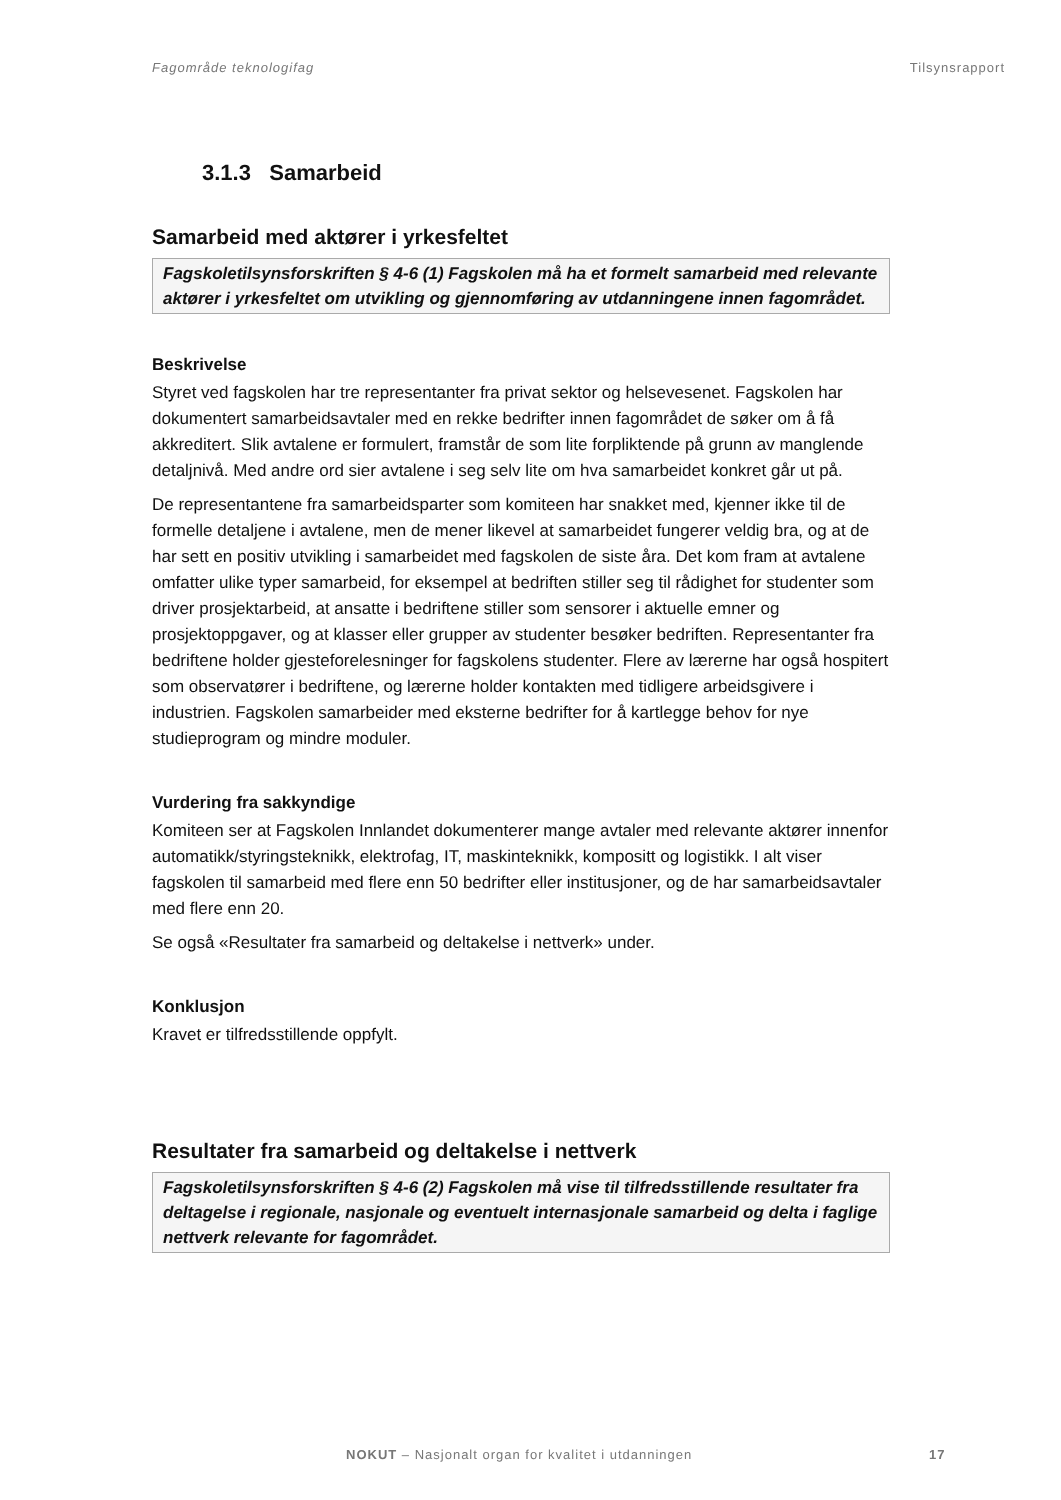Fagområde teknologifag Tilsynsrapport
3.1.3 Samarbeid
Samarbeid med aktører i yrkesfeltet
Fagskoletilsynsforskriften § 4-6 (1) Fagskolen må ha et formelt samarbeid med relevante aktører i yrkesfeltet om utvikling og gjennomføring av utdanningene innen fagområdet.
Beskrivelse
Styret ved fagskolen har tre representanter fra privat sektor og helsevesenet. Fagskolen har dokumentert samarbeidsavtaler med en rekke bedrifter innen fagområdet de søker om å få akkreditert. Slik avtalene er formulert, framstår de som lite forpliktende på grunn av manglende detaljnivå. Med andre ord sier avtalene i seg selv lite om hva samarbeidet konkret går ut på.
De representantene fra samarbeidsparter som komiteen har snakket med, kjenner ikke til de formelle detaljene i avtalene, men de mener likevel at samarbeidet fungerer veldig bra, og at de har sett en positiv utvikling i samarbeidet med fagskolen de siste åra. Det kom fram at avtalene omfatter ulike typer samarbeid, for eksempel at bedriften stiller seg til rådighet for studenter som driver prosjektarbeid, at ansatte i bedriftene stiller som sensorer i aktuelle emner og prosjektoppgaver, og at klasser eller grupper av studenter besøker bedriften. Representanter fra bedriftene holder gjesteforelesninger for fagskolens studenter. Flere av lærerne har også hospitert som observatører i bedriftene, og lærerne holder kontakten med tidligere arbeidsgivere i industrien. Fagskolen samarbeider med eksterne bedrifter for å kartlegge behov for nye studieprogram og mindre moduler.
Vurdering fra sakkyndige
Komiteen ser at Fagskolen Innlandet dokumenterer mange avtaler med relevante aktører innenfor automatikk/styringsteknikk, elektrofag, IT, maskinteknikk, kompositt og logistikk. I alt viser fagskolen til samarbeid med flere enn 50 bedrifter eller institusjoner, og de har samarbeidsavtaler med flere enn 20.
Se også «Resultater fra samarbeid og deltakelse i nettverk» under.
Konklusjon
Kravet er tilfredsstillende oppfylt.
Resultater fra samarbeid og deltakelse i nettverk
Fagskoletilsynsforskriften § 4-6 (2) Fagskolen må vise til tilfredsstillende resultater fra deltagelse i regionale, nasjonale og eventuelt internasjonale samarbeid og delta i faglige nettverk relevante for fagområdet.
NOKUT – Nasjonalt organ for kvalitet i utdanningen 17